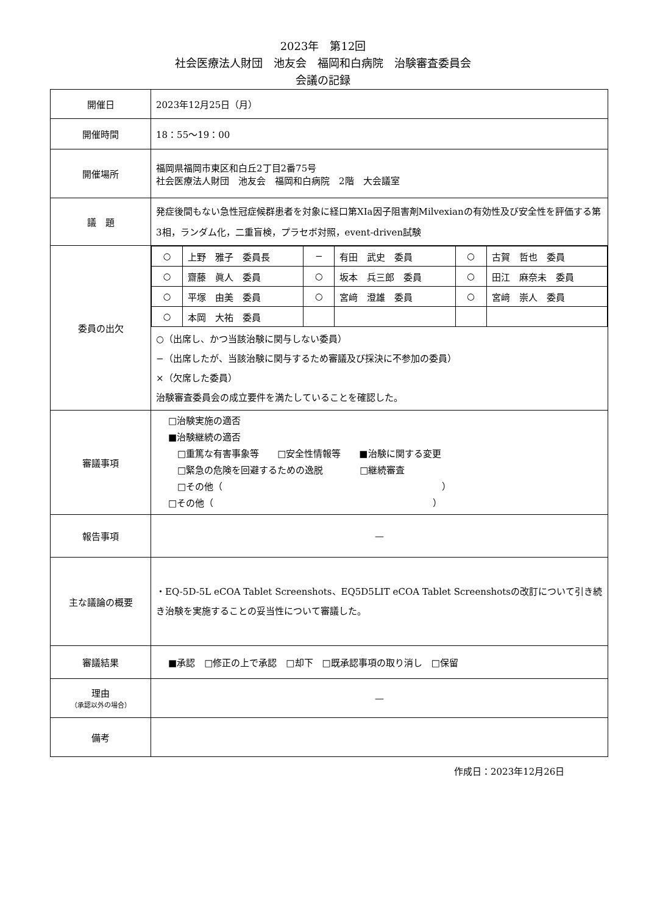2023年　第12回
社会医療法人財団　池友会　福岡和白病院　治験審査委員会
会議の記録
| 開催日 | 2023年12月25日（月） |
| 開催時間 | 18：55〜19：00 |
| 開催場所 | 福岡県福岡市東区和白丘2丁目2番75号 社会医療法人財団 池友会 福岡和白病院 2階 大会議室 |
| 議 題 | 発症後間もない急性冠症候群患者を対象に経口第XIa因子阻害剤Milvexianの有効性及び安全性を評価する第3相，ランダム化，二重盲検，プラセボ対照，event-driven試験 |
| 委員の出欠 | / ○ / 上野 雅子 委員長 / − / 有田 武史 委員 / ○ / 古賀 哲也 委員 / / ○ / 齋藤 眞人 委員 / ○ / 坂本 兵三郎 委員 / ○ / 田江 麻奈未 委員 / / ○ / 平塚 由美 委員 / ○ / 宮﨑 澄雄 委員 / ○ / 宮﨑 崇人 委員 / / ○ / 本岡 大祐 委員 / / / / / ○（出席し、かつ当該治験に関与しない委員） −（出席したが、当該治験に関与するため審議及び採決に不参加の委員） ×（欠席した委員） 治験審査委員会の成立要件を満たしていることを確認した。 |
| 審議事項 | □治験実施の適否 ■治験継続の適否 □重篤な有害事象等 □安全性情報等 ■治験に関する変更 □緊急の危険を回避するための逸脱 □継続審査 □その他（ ） □その他（ ） |
| 報告事項 | — |
| 主な議論の概要 | ・EQ-5D-5L eCOA Tablet Screenshots、EQ5D5LIT eCOA Tablet Screenshotsの改訂について引き続き治験を実施することの妥当性について審議した。 |
| 審議結果 | ■承認 □修正の上で承認 □却下 □既承認事項の取り消し □保留 |
| 理由 （承認以外の場合） | — |
| 備考 | |
作成日：2023年12月26日